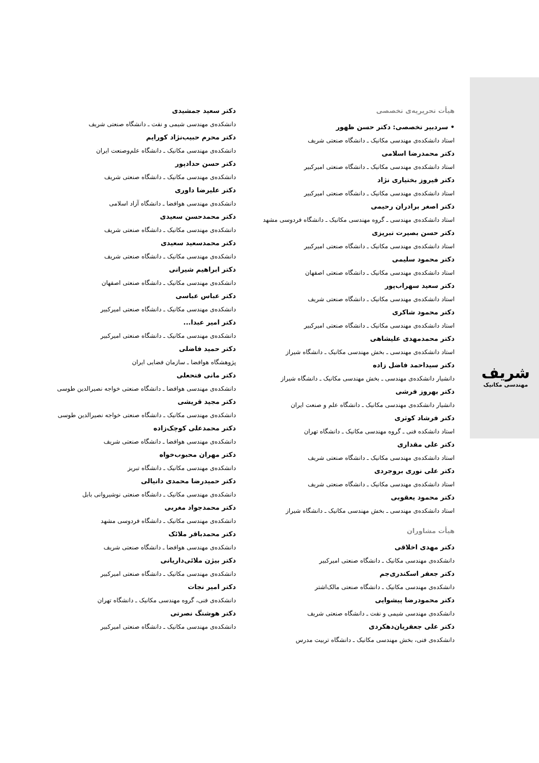شریف
مهندسی مکانیک
هیأت تحریریه‌ی تخصصی
• سردبیر تخصصی: دکتر حسن ظهور
استاد دانشکده‌ی مهندسی مکانیک ـ دانشگاه صنعتی شریف
دکتر محمدرضا اسلامی
استاد دانشکده‌ی مهندسی مکانیک ـ دانشگاه صنعتی امیرکبیر
دکتر فیروز بختیاری نژاد
استاد دانشکده‌ی مهندسی مکانیک ـ دانشگاه صنعتی امیرکبیر
دکتر اصغر برادران رحیمی
استاد دانشکده‌ی مهندسی ـ گروه مهندسی مکانیک ـ دانشگاه فردوسی مشهد
دکتر حسن بصیرت تبریزی
استاد دانشکده‌ی مهندسی مکانیک ـ دانشگاه صنعتی امیرکبیر
دکتر محمود سلیمی
استاد دانشکده‌ی مهندسی مکانیک ـ دانشگاه صنعتی اصفهان
دکتر سعید سهراب‌پور
استاد دانشکده‌ی مهندسی مکانیک ـ دانشگاه صنعتی شریف
دکتر محمود شاکری
استاد دانشکده‌ی مهندسی مکانیک ـ دانشگاه صنعتی امیرکبیر
دکتر محمدمهدی علیشاهی
استاد دانشکده‌ی مهندسی ـ بخش مهندسی مکانیک ـ دانشگاه شیراز
دکتر سیداحمد فاضل زاده
دانشیار دانشکده‌ی مهندسی ـ بخش مهندسی مکانیک ـ دانشگاه شیراز
دکتر بهروز فرشی
دانشیار دانشکده‌ی مهندسی مکانیک ـ دانشگاه علم و صنعت ایران
دکتر فرشاد کوثری
استاد دانشکده فنی ـ گروه مهندسی مکانیک ـ دانشگاه تهران
دکتر علی مقداری
استاد دانشکده‌ی مهندسی مکانیک ـ دانشگاه صنعتی شریف
دکتر علی نوری بروجردی
استاد دانشکده‌ی مهندسی مکانیک ـ دانشگاه صنعتی شریف
دکتر محمود یعقوبی
استاد دانشکده‌ی مهندسی ـ بخش مهندسی مکانیک ـ دانشگاه شیراز
هیأت مشاوران
دکتر مهدی اخلاقی
دانشکده‌ی مهندسی مکانیک ـ دانشگاه صنعتی امیرکبیر
دکتر جعفر اسکندری‌جم
دانشکده‌ی مهندسی مکانیک ـ دانشگاه صنعتی مالک‌اشتر
دکتر محمودرضا پیشوایی
دانشکده‌ی مهندسی شیمی و نفت ـ دانشگاه صنعتی شریف
دکتر علی جعفریان‌دهکردی
دانشکده‌ی فنی، بخش مهندسی مکانیک ـ دانشگاه تربیت مدرس
دکتر سعید جمشیدی
دانشکده‌ی مهندسی شیمی و نفت ـ دانشگاه صنعتی شریف
دکتر محرم حبیب‌نژاد کورایم
دانشکده‌ی مهندسی مکانیک ـ دانشگاه علم‌وصنعت ایران
دکتر حسن حداد‌پور
دانشکده‌ی مهندسی مکانیک ـ دانشگاه صنعتی شریف
دکتر علیرضا داوری
دانشکده‌ی مهندسی هوافضا ـ دانشگاه آزاد اسلامی
دکتر محمدحسن سعیدی
دانشکده‌ی مهندسی مکانیک ـ دانشگاه صنعتی شریف
دکتر محمدسعید سعیدی
دانشکده‌ی مهندسی مکانیک ـ دانشگاه صنعتی شریف
دکتر ابراهیم شیرانی
دانشکده‌ی مهندسی مکانیک ـ دانشگاه صنعتی اصفهان
دکتر عباس عباسی
دانشکده‌ی مهندسی مکانیک ـ دانشگاه صنعتی امیرکبیر
دکتر امیر عبدا...
دانشکده‌ی مهندسی مکانیک ـ دانشگاه صنعتی امیرکبیر
دکتر حمید فاضلی
پژوهشگاه هوافضا ـ سازمان فضایی ایران
دکتر مانی فتحعلی
دانشکده‌ی مهندسی هوافضا ـ دانشگاه صنعتی خواجه نصیرالدین طوسی
دکتر مجید قریشی
دانشکده‌ی مهندسی مکانیک ـ دانشگاه صنعتی خواجه نصیرالدین طوسی
دکتر محمدعلی کوچک‌زاده
دانشکده‌ی مهندسی هوافضا ـ دانشگاه صنعتی شریف
دکتر مهران محبوب‌خواه
دانشکده‌ی مهندسی مکانیک ـ دانشگاه تبریز
دکتر حمیدرضا محمدی دانیالی
دانشکده‌ی مهندسی مکانیک ـ دانشگاه صنعتی نوشیروانی بابل
دکتر محمدجواد مغربی
دانشکده‌ی مهندسی مکانیک ـ دانشگاه فردوسی مشهد
دکتر محمدباقر ملائک
دانشکده‌ی مهندسی هوافضا ـ دانشگاه صنعتی شریف
دکتر بیژن ملائی‌داریانی
دانشکده‌ی مهندسی مکانیک ـ دانشگاه صنعتی امیرکبیر
دکتر امیر نجات
دانشکده‌ی فنی، گروه مهندسی مکانیک ـ دانشگاه تهران
دکتر هوشنگ نصرتی
دانشکده‌ی مهندسی مکانیک ـ دانشگاه صنعتی امیرکبیر